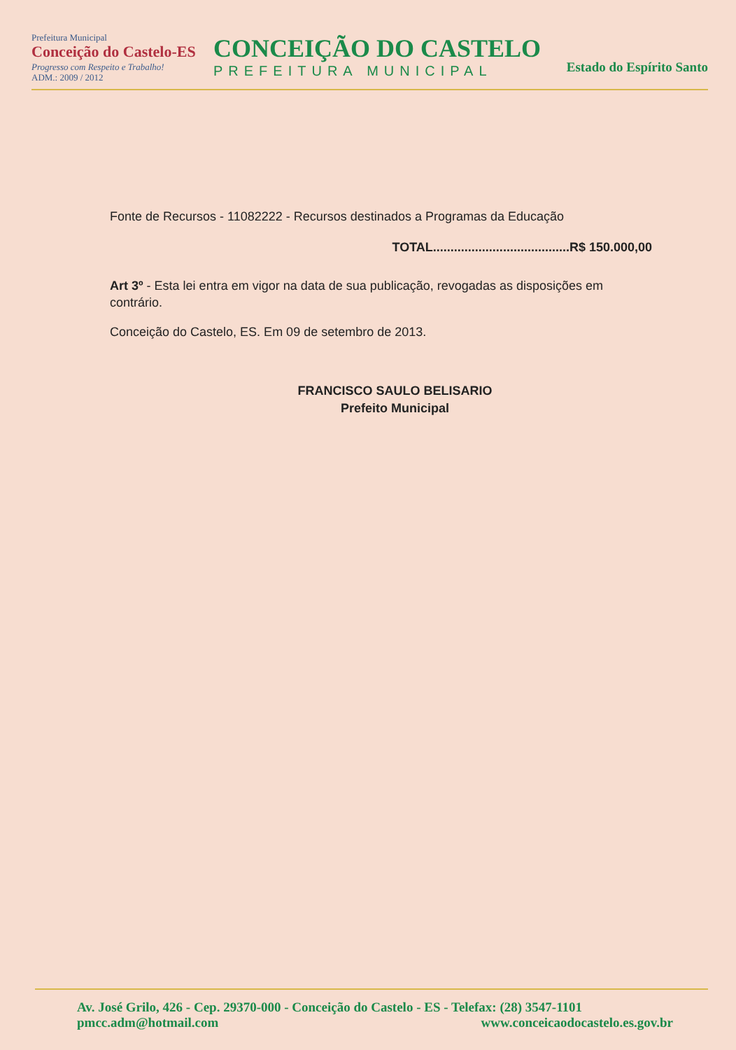Prefeitura Municipal
Conceição do Castelo-ES
Progresso com Respeito e Trabalho!
ADM.: 2009 / 2012
CONCEIÇÃO DO CASTELO
PREFEITURA MUNICIPAL
Estado do Espírito Santo
Fonte de Recursos - 11082222 - Recursos destinados a Programas da Educação
TOTAL.......................................R$ 150.000,00
Art 3º - Esta lei entra em vigor na data de sua publicação, revogadas as disposições em contrário.
Conceição do Castelo, ES. Em 09 de setembro de 2013.
FRANCISCO SAULO BELISARIO
Prefeito Municipal
Av. José Grilo, 426 - Cep. 29370-000 - Conceição do Castelo - ES - Telefax: (28) 3547-1101
pmcc.adm@hotmail.com www.conceicaodocastelo.es.gov.br